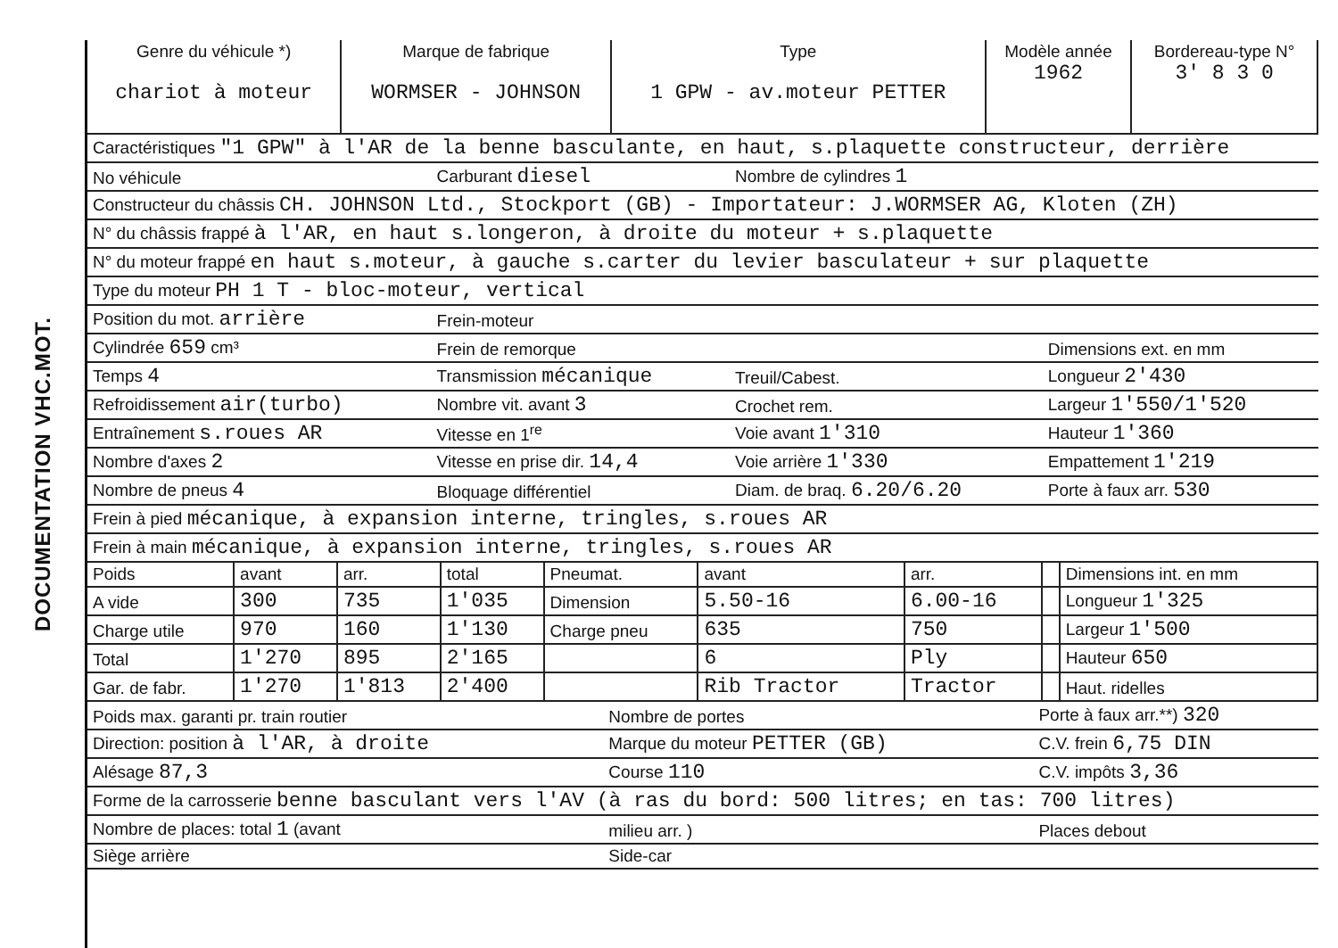DOCUMENTATION VHC.MOT.
| Genre du véhicule *) chariot à moteur | Marque de fabrique WORMSER - JOHNSON | Type 1 GPW - av.moteur PETTER | Modèle année 1962 | Bordereau-type N° 3' 8 3 0 |
| --- | --- | --- | --- | --- |
| Caractéristiques "1 GPW" à l'AR de la benne basculante, en haut, s.plaquette constructeur, derrière | | | |
| No véhicule | Carburant diesel | Nombre de cylindres 1 | |
| Constructeur du châssis CH. JOHNSON Ltd., Stockport (GB) - Importateur: J.WORMSER AG, Kloten (ZH) | | | |
| N° du châssis frappé à l'AR, en haut s.longeron, à droite du moteur + s.plaquette | | | |
| N° du moteur frappé en haut s.moteur, à gauche s.carter du levier basculateur + sur plaquette | | | |
| Type du moteur PH 1 T - bloc-moteur, vertical | | | |
| Position du mot. arrière | Frein-moteur | | |
| Cylindrée 659 cm³ | Frein de remorque | | Dimensions ext. en mm |
| Temps 4 | Transmission mécanique | Treuil/Cabest. | Longueur 2'430 |
| Refroidissement air(turbo) | Nombre vit. avant 3 | Crochet rem. | Largeur 1'550/1'520 |
| Entraînement s.roues AR | Vitesse en 1<sup>re</sup> | Voie avant 1'310 | Hauteur 1'360 |
| Nombre d'axes 2 | Vitesse en prise dir. 14,4 | Voie arrière 1'330 | Empattement 1'219 |
| Nombre de pneus 4 | Bloquage différentiel | Diam. de braq. 6.20/6.20 | Porte à faux arr. 530 |
| Frein à pied mécanique, à expansion interne, tringles, s.roues AR | | | |
| Frein à main mécanique, à expansion interne, tringles, s.roues AR | | | |
| Poids | avant | arr. | total | Pneumat. | avant | arr. | | Dimensions int. en mm |
| A vide | 300 | 735 | 1'035 | Dimension | 5.50-16 | 6.00-16 | | Longueur 1'325 |
| Charge utile | 970 | 160 | 1'130 | Charge pneu | 635 | 750 | | Largeur 1'500 |
| Total | 1'270 | 895 | 2'165 | | 6 | Ply | | Hauteur 650 |
| Gar. de fabr. | 1'270 | 1'813 | 2'400 | | Rib Tractor | Tractor | | Haut. ridelles |
| Poids max. garanti pr. train routier | Nombre de portes | Porte à faux arr.**) 320 |
| Direction: position à l'AR, à droite | Marque du moteur PETTER (GB) | C.V. frein 6,75 DIN |
| Alésage 87,3 | Course 110 | C.V. impôts 3,36 |
| Forme de la carrosserie benne basculant vers l'AV (à ras du bord: 500 litres; en tas: 700 litres) | | |
| Nombre de places: total 1 (avant | milieu arr. ) | Places debout |
| Siège arrière | Side-car | |